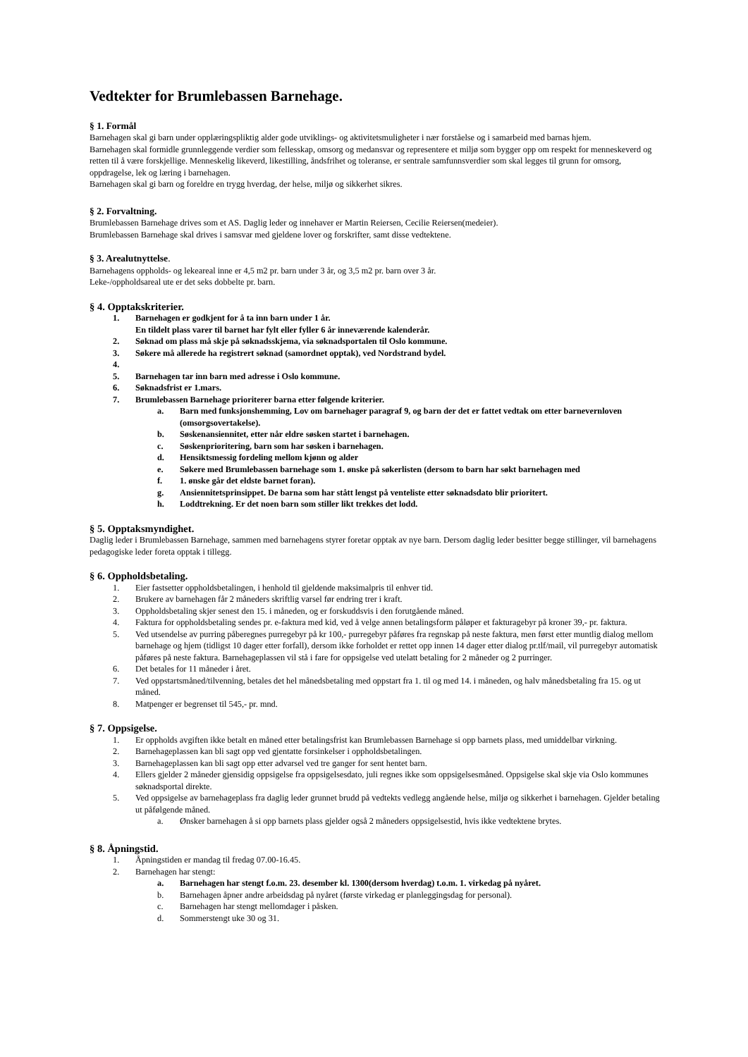Vedtekter for Brumlebassen Barnehage.
§ 1. Formål
Barnehagen skal gi barn under opplæringspliktig alder gode utviklings- og aktivitetsmuligheter i nær forståelse og i samarbeid med barnas hjem.
Barnehagen skal formidle grunnleggende verdier som fellesskap, omsorg og medansvar og representere et miljø som bygger opp om respekt for menneskeverd og retten til å være forskjellige. Menneskelig likeverd, likestilling, åndsfrihet og toleranse, er sentrale samfunnsverdier som skal legges til grunn for omsorg, oppdragelse, lek og læring i barnehagen.
Barnehagen skal gi barn og foreldre en trygg hverdag, der helse, miljø og sikkerhet sikres.
§ 2. Forvaltning.
Brumlebassen Barnehage drives som et AS. Daglig leder og innehaver er Martin Reiersen, Cecilie Reiersen(medeier).
Brumlebassen Barnehage skal drives i samsvar med gjeldene lover og forskrifter, samt disse vedtektene.
§ 3. Arealutnyttelse.
Barnehagens oppholds- og lekeareal inne er 4,5 m2 pr. barn under 3 år, og 3,5 m2 pr. barn over 3 år.
Leke-/oppholdsareal ute er det seks dobbelte pr. barn.
§ 4. Opptakskriterier.
1. Barnehagen er godkjent for å ta inn barn under 1 år.
En tildelt plass varer til barnet har fylt eller fyller 6 år inneværende kalenderår.
2. Søknad om plass må skje på søknadsskjema, via søknadsportalen til Oslo kommune.
3. Søkere må allerede ha registrert søknad (samordnet opptak), ved Nordstrand bydel.
4.
5. Barnehagen tar inn barn med adresse i Oslo kommune.
6. Søknadsfrist er 1.mars.
7. Brumlebassen Barnehage prioriterer barna etter følgende kriterier.
a. Barn med funksjonshemming, Lov om barnehager paragraf 9, og barn der det er fattet vedtak om etter barnevernloven (omsorgsovertakelse).
b. Søskenansiennitet, etter når eldre søsken startet i barnehagen.
c. Søskenprioritering, barn som har søsken i barnehagen.
d. Hensiktsmessig fordeling mellom kjønn og alder
e. Søkere med Brumlebassen barnehage som 1. ønske på søkerlisten (dersom to barn har søkt barnehagen med
f. 1. ønske går det eldste barnet foran).
g. Ansiennitetsprinsippet. De barna som har stått lengst på venteliste etter søknadsdato blir prioritert.
h. Loddtrekning. Er det noen barn som stiller likt trekkes det lodd.
§ 5. Opptaksmyndighet.
Daglig leder i Brumlebassen Barnehage, sammen med barnehagens styrer foretar opptak av nye barn. Dersom daglig leder besitter begge stillinger, vil barnehagens pedagogiske leder foreta opptak i tillegg.
§ 6. Oppholdsbetaling.
1. Eier fastsetter oppholdsbetalingen, i henhold til gjeldende maksimalpris til enhver tid.
2. Brukere av barnehagen får 2 måneders skriftlig varsel før endring trer i kraft.
3. Oppholdsbetaling skjer senest den 15. i måneden, og er forskuddsvis i den forutgående måned.
4. Faktura for oppholdsbetaling sendes pr. e-faktura med kid, ved å velge annen betalingsform påløper et fakturagebyr på kroner 39,- pr. faktura.
5. Ved utsendelse av purring påberegnes purregebyr på kr 100,- purregebyr påføres fra regnskap på neste faktura, men først etter muntlig dialog mellom barnehage og hjem (tidligst 10 dager etter forfall), dersom ikke forholdet er rettet opp innen 14 dager etter dialog pr.tlf/mail, vil purregebyr automatisk påføres på neste faktura. Barnehageplassen vil stå i fare for oppsigelse ved utelatt betaling for 2 måneder og 2 purringer.
6. Det betales for 11 måneder i året.
7. Ved oppstartsmåned/tilvenning, betales det hel månedsbetaling med oppstart fra 1. til og med 14. i måneden, og halv månedsbetaling fra 15. og ut måned.
8. Matpenger er begrenset til 545,- pr. mnd.
§ 7. Oppsigelse.
1. Er oppholds avgiften ikke betalt en måned etter betalingsfrist kan Brumlebassen Barnehage si opp barnets plass, med umiddelbar virkning.
2. Barnehageplassen kan bli sagt opp ved gjentatte forsinkelser i oppholdsbetalingen.
3. Barnehageplassen kan bli sagt opp etter advarsel ved tre ganger for sent hentet barn.
4. Ellers gjelder 2 måneder gjensidig oppsigelse fra oppsigelsesdato, juli regnes ikke som oppsigelsesmåned. Oppsigelse skal skje via Oslo kommunes søknadsportal direkte.
5. Ved oppsigelse av barnehageplass fra daglig leder grunnet brudd på vedtekts vedlegg angående helse, miljø og sikkerhet i barnehagen. Gjelder betaling ut påfølgende måned.
a. Ønsker barnehagen å si opp barnets plass gjelder også 2 måneders oppsigelsestid, hvis ikke vedtektene brytes.
§ 8. Åpningstid.
1. Åpningstiden er mandag til fredag 07.00-16.45.
2. Barnehagen har stengt:
a. Barnehagen har stengt f.o.m. 23. desember kl. 1300(dersom hverdag) t.o.m. 1. virkedag på nyåret.
b. Barnehagen åpner andre arbeidsdag på nyåret (første virkedag er planleggingsdag for personal).
c. Barnehagen har stengt mellomdager i påsken.
d. Sommerstengt uke 30 og 31.